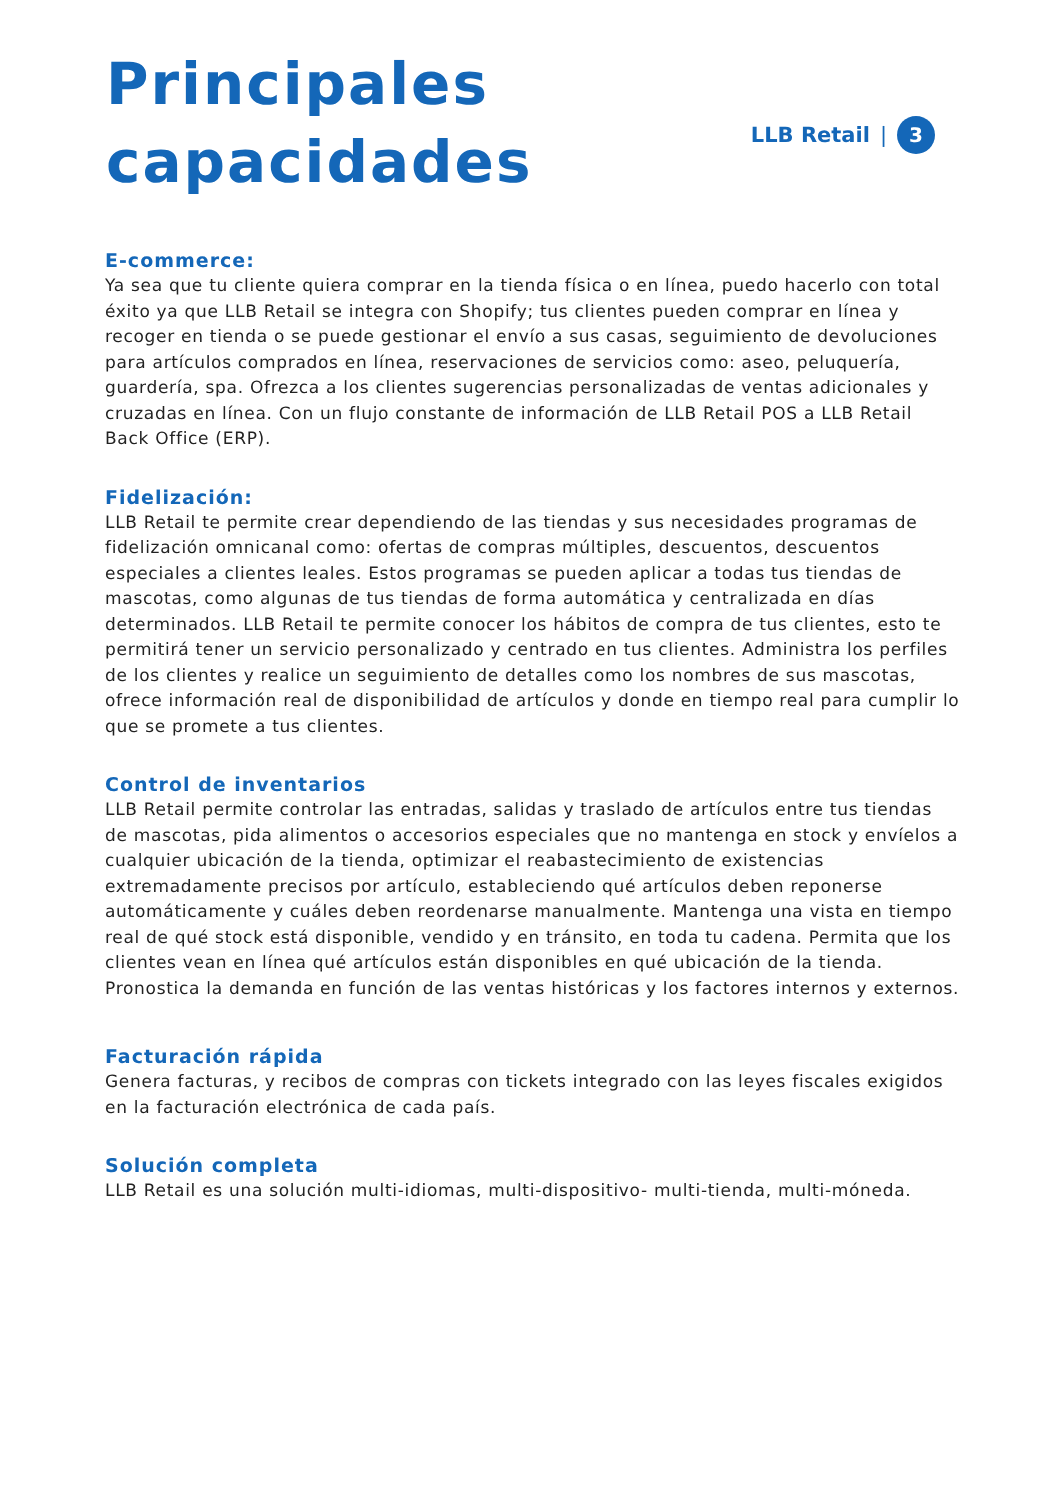Principales
capacidades
LLB Retail | 3
E-commerce:
Ya sea que tu cliente quiera comprar en la tienda física o en línea, puedo hacerlo con total éxito ya que LLB Retail se integra con Shopify; tus clientes pueden comprar en línea y recoger en tienda o se puede gestionar el envío a sus casas, seguimiento de devoluciones para artículos comprados en línea, reservaciones de servicios como: aseo, peluquería, guardería, spa. Ofrezca a los clientes sugerencias personalizadas de ventas adicionales y cruzadas en línea. Con un flujo constante de información de LLB Retail POS a LLB Retail Back Office (ERP).
Fidelización:
LLB Retail te permite crear dependiendo de las tiendas y sus necesidades programas de fidelización omnicanal como: ofertas de compras múltiples, descuentos, descuentos especiales a clientes leales. Estos programas se pueden aplicar a todas tus tiendas de mascotas, como algunas de tus tiendas de forma automática y centralizada en días determinados. LLB Retail te permite conocer los hábitos de compra de tus clientes, esto te permitirá tener un servicio personalizado y centrado en tus clientes. Administra los perfiles de los clientes y realice un seguimiento de detalles como los nombres de sus mascotas, ofrece información real de disponibilidad de artículos y donde en tiempo real para cumplir lo que se promete a tus clientes.
Control de inventarios
LLB Retail permite controlar las entradas, salidas y traslado de artículos entre tus tiendas de mascotas, pida alimentos o accesorios especiales que no mantenga en stock y envíelos a cualquier ubicación de la tienda, optimizar el reabastecimiento de existencias extremadamente precisos por artículo, estableciendo qué artículos deben reponerse automáticamente y cuáles deben reordenarse manualmente. Mantenga una vista en tiempo real de qué stock está disponible, vendido y en tránsito, en toda tu cadena. Permita que los clientes vean en línea qué artículos están disponibles en qué ubicación de la tienda. Pronostica la demanda en función de las ventas históricas y los factores internos y externos.
Facturación rápida
Genera facturas, y recibos de compras con tickets integrado con las leyes fiscales exigidos en la facturación electrónica de cada país.
Solución completa
LLB Retail es una solución multi-idiomas, multi-dispositivo- multi-tienda, multi-móneda.